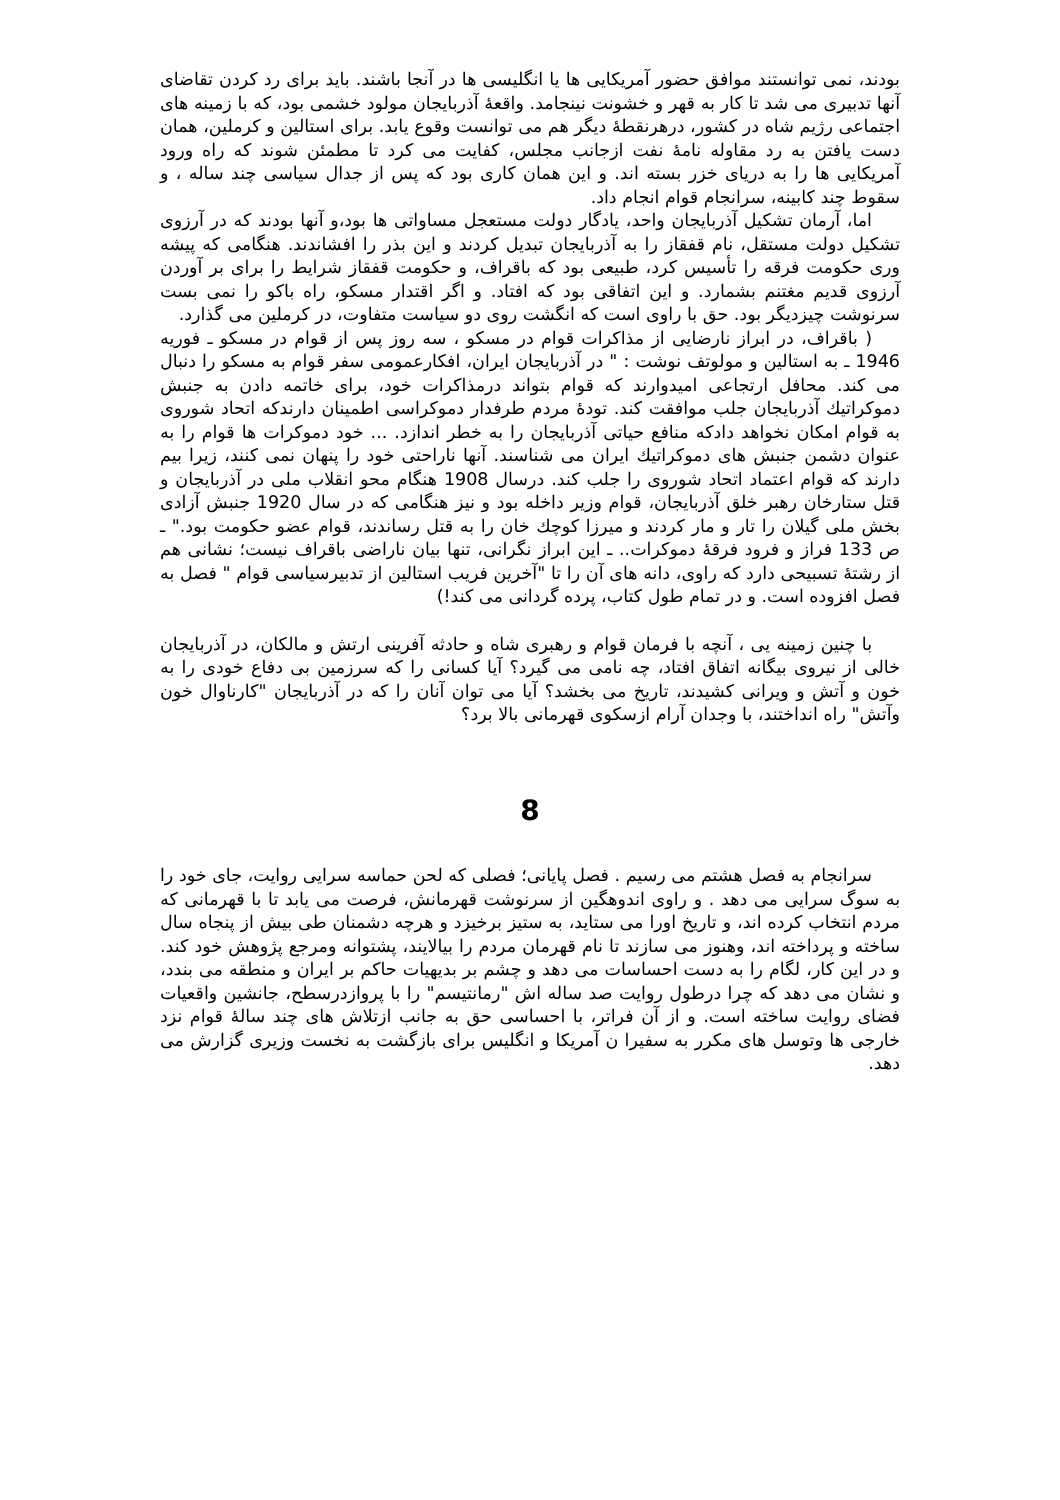بودند، نمی توانستند موافق حضور آمریکایی ها یا انگلیسی ها در آنجا باشند. باید برای رد کردن تقاضای آنها تدبیری می شد تا کار به قهر و خشونت نینجامد. واقعۀ آذربایجان مولود خشمی بود، که با زمینه های اجتماعی رژیم شاه در کشور، درهرنقطۀ دیگر هم می توانست وقوع یابد. برای استالین و کرملین، همان دست یافتن به رد مقاوله نامۀ نفت ازجانب مجلس، کفایت می کرد تا مطمئن شوند که راه ورود آمریکایی ها را به دریای خزر بسته اند. و این همان کاری بود که پس از جدال سیاسی چند ساله ، و سقوط چند کابینه، سرانجام قوام انجام داد.
اما، آرمان تشکیل آذربایجان واحد، یادگار دولت مستعجل مساواتی ها بود،و آنها بودند که در آرزوی تشکیل دولت مستقل، نام قفقاز را به آذربایجان تبدیل کردند و این بذر را افشاندند. هنگامی که پیشه وری حکومت فرقه را تأسیس کرد، طبیعی بود که باقراف، و حکومت قفقاز شرایط را برای بر آوردن آرزوی قدیم مغتنم بشمارد. و این اتفاقی بود که افتاد. و اگر اقتدار مسکو، راه باکو را نمی بست سرنوشت چیزدیگر بود. حق با راوی است که انگشت روی دو سیاست متفاوت، در کرملین می گذارد.
( باقراف، در ابراز نارضایی از مذاکرات قوام در مسکو ، سه روز پس از قوام در مسکو ـ فوریه 1946 ـ به استالین و مولوتف نوشت : " در آذربایجان ایران، افکارعمومی سفر قوام به مسکو را دنبال می کند. محافل ارتجاعی امیدوارند که قوام بتواند درمذاکرات خود، برای خاتمه دادن به جنبش دموکراتیك آذربایجان جلب موافقت کند. تودۀ مردم طرفدار دموکراسی اطمینان دارندکه اتحاد شوروی به قوام امکان نخواهد دادکه منافع حیاتی آذربایجان را به خطر اندازد. ... خود دموکرات ها قوام را به عنوان دشمن جنبش های دموکراتیك ایران می شناسند. آنها ناراحتی خود را پنهان نمی کنند، زیرا بیم دارند که قوام اعتماد اتحاد شوروی را جلب کند. درسال 1908 هنگام محو انقلاب ملی در آذربایجان و قتل ستارخان رهبر خلق آذربایجان، قوام وزیر داخله بود و نیز هنگامی که در سال 1920 جنبش آزادی بخش ملی گیلان را تار و مار کردند و میرزا کوچك خان را به قتل رساندند، قوام عضو حکومت بود." ـ ص 133 فراز و فرود فرقۀ دموکرات.. ـ این ابراز نگرانی، تنها بیان ناراضی باقراف نیست؛ نشانی هم از رشتۀ تسبیحی دارد که راوی، دانه های آن را تا "آخرین فریب استالین از تدبیرسیاسی قوام " فصل به فصل افزوده است. و در تمام طول کتاب، پرده گردانی می کند!)
با چنین زمینه یی ، آنچه با فرمان قوام و رهبری شاه و حادثه آفرینی ارتش و مالکان، در آذربایجان خالی از نیروی بیگانه اتفاق افتاد، چه نامی می گیرد؟ آیا کسانی را که سرزمین بی دفاع خودی را به خون و آتش و ویرانی کشیدند، تاریخ می بخشد؟ آیا می توان آنان را که در آذربایجان "کارناوال خون وآتش" راه انداختند، با وجدان آرام ازسکوی قهرمانی بالا برد؟
8
سرانجام به فصل هشتم می رسیم . فصل پایانی؛ فصلی که لحن حماسه سرایی روایت، جای خود را به سوگ سرایی می دهد . و راوی اندوهگین از سرنوشت قهرمانش، فرصت می یابد تا با قهرمانی که مردم انتخاب کرده اند، و تاریخ اورا می ستاید، به ستیز برخیزد و هرچه دشمنان طی بیش از پنجاه سال ساخته و پرداخته اند، وهنوز می سازند تا نام قهرمان مردم را بیالایند، پشتوانه ومرجع پژوهش خود کند. و در این کار، لگام را به دست احساسات می دهد و چشم بر بدیهیات حاکم بر ایران و منطقه می بندد، و نشان می دهد که چرا درطول روایت صد ساله اش "رمانتیسم" را با پروازدرسطح، جانشین واقعیات فضای روایت ساخته است. و از آن فراتر، با احساسی حق به جانب ازتلاش های چند سالۀ قوام نزد خارجی ها وتوسل های مکرر به سفیرا ن آمریکا و انگلیس برای بازگشت به نخست وزیری گزارش می دهد.